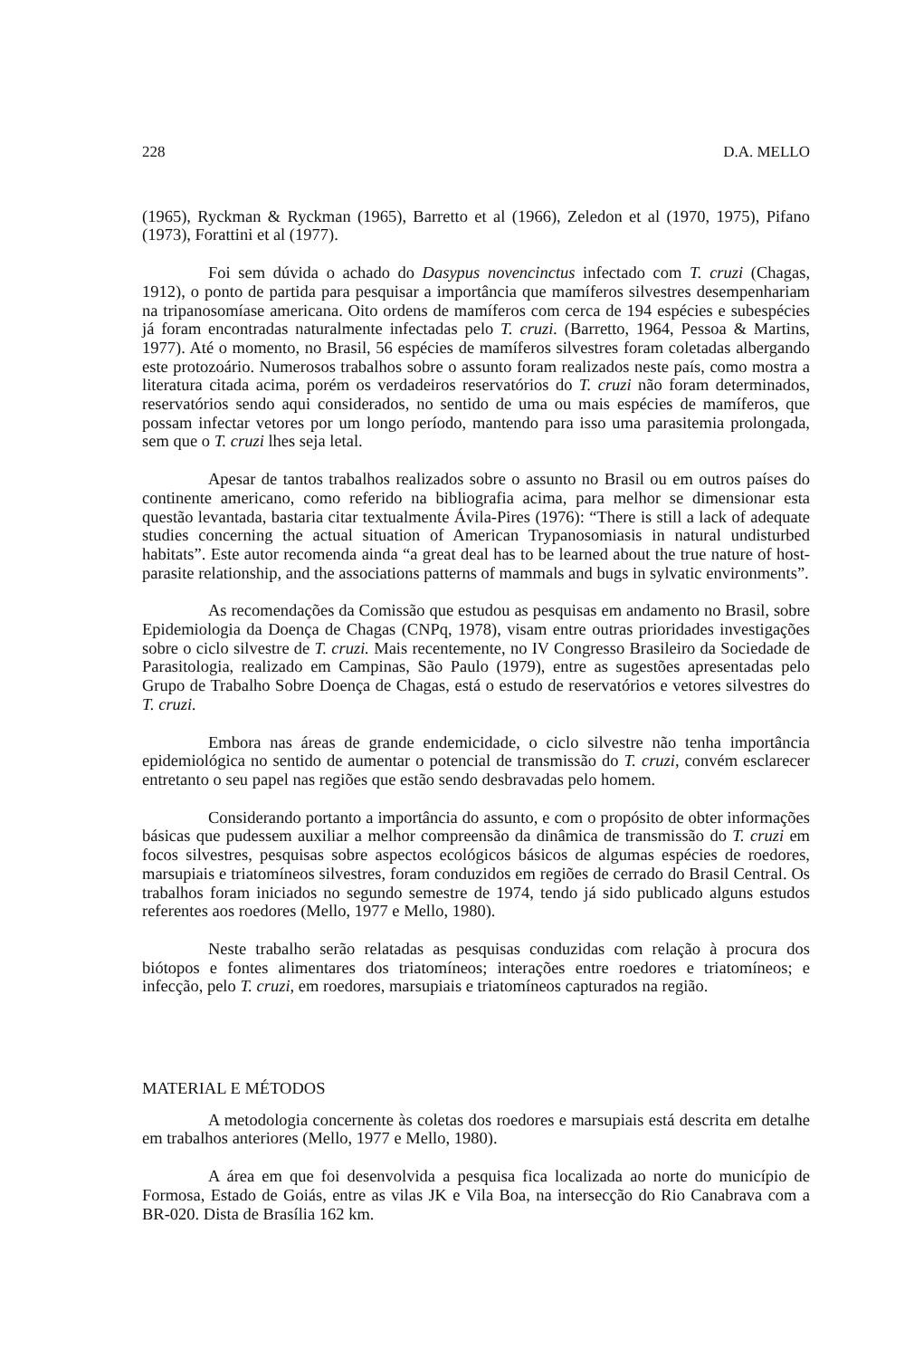228 D.A. MELLO
(1965), Ryckman & Ryckman (1965), Barretto et al (1966), Zeledon et al (1970, 1975), Pifano (1973), Forattini et al (1977).
Foi sem dúvida o achado do Dasypus novencinctus infectado com T. cruzi (Chagas, 1912), o ponto de partida para pesquisar a importância que mamíferos silvestres desempenhariam na tripanosomíase americana. Oito ordens de mamíferos com cerca de 194 espécies e subespécies já foram encontradas naturalmente infectadas pelo T. cruzi. (Barretto, 1964, Pessoa & Martins, 1977). Até o momento, no Brasil, 56 espécies de mamíferos silvestres foram coletadas albergando este protozoário. Numerosos trabalhos sobre o assunto foram realizados neste país, como mostra a literatura citada acima, porém os verdadeiros reservatórios do T. cruzi não foram determinados, reservatórios sendo aqui considerados, no sentido de uma ou mais espécies de mamíferos, que possam infectar vetores por um longo período, mantendo para isso uma parasitemia prolongada, sem que o T. cruzi lhes seja letal.
Apesar de tantos trabalhos realizados sobre o assunto no Brasil ou em outros países do continente americano, como referido na bibliografia acima, para melhor se dimensionar esta questão levantada, bastaria citar textualmente Ávila-Pires (1976): “There is still a lack of adequate studies concerning the actual situation of American Trypanosomiasis in natural undisturbed habitats”. Este autor recomenda ainda “a great deal has to be learned about the true nature of host-parasite relationship, and the associations patterns of mammals and bugs in sylvatic environments”.
As recomendações da Comissão que estudou as pesquisas em andamento no Brasil, sobre Epidemiologia da Doença de Chagas (CNPq, 1978), visam entre outras prioridades investigações sobre o ciclo silvestre de T. cruzi. Mais recentemente, no IV Congresso Brasileiro da Sociedade de Parasitologia, realizado em Campinas, São Paulo (1979), entre as sugestões apresentadas pelo Grupo de Trabalho Sobre Doença de Chagas, está o estudo de reservatórios e vetores silvestres do T. cruzi.
Embora nas áreas de grande endemicidade, o ciclo silvestre não tenha importância epidemiológica no sentido de aumentar o potencial de transmissão do T. cruzi, convém esclarecer entretanto o seu papel nas regiões que estão sendo desbravadas pelo homem.
Considerando portanto a importância do assunto, e com o propósito de obter informações básicas que pudessem auxiliar a melhor compreensão da dinâmica de transmissão do T. cruzi em focos silvestres, pesquisas sobre aspectos ecológicos básicos de algumas espécies de roedores, marsupiais e triatomíneos silvestres, foram conduzidos em regiões de cerrado do Brasil Central. Os trabalhos foram iniciados no segundo semestre de 1974, tendo já sido publicado alguns estudos referentes aos roedores (Mello, 1977 e Mello, 1980).
Neste trabalho serão relatadas as pesquisas conduzidas com relação à procura dos biótopos e fontes alimentares dos triatomíneos; interações entre roedores e triatomíneos; e infecção, pelo T. cruzi, em roedores, marsupiais e triatomíneos capturados na região.
MATERIAL E MÉTODOS
A metodologia concernente às coletas dos roedores e marsupiais está descrita em detalhe em trabalhos anteriores (Mello, 1977 e Mello, 1980).
A área em que foi desenvolvida a pesquisa fica localizada ao norte do município de Formosa, Estado de Goiás, entre as vilas JK e Vila Boa, na intersecção do Rio Canabrava com a BR-020. Dista de Brasília 162 km.